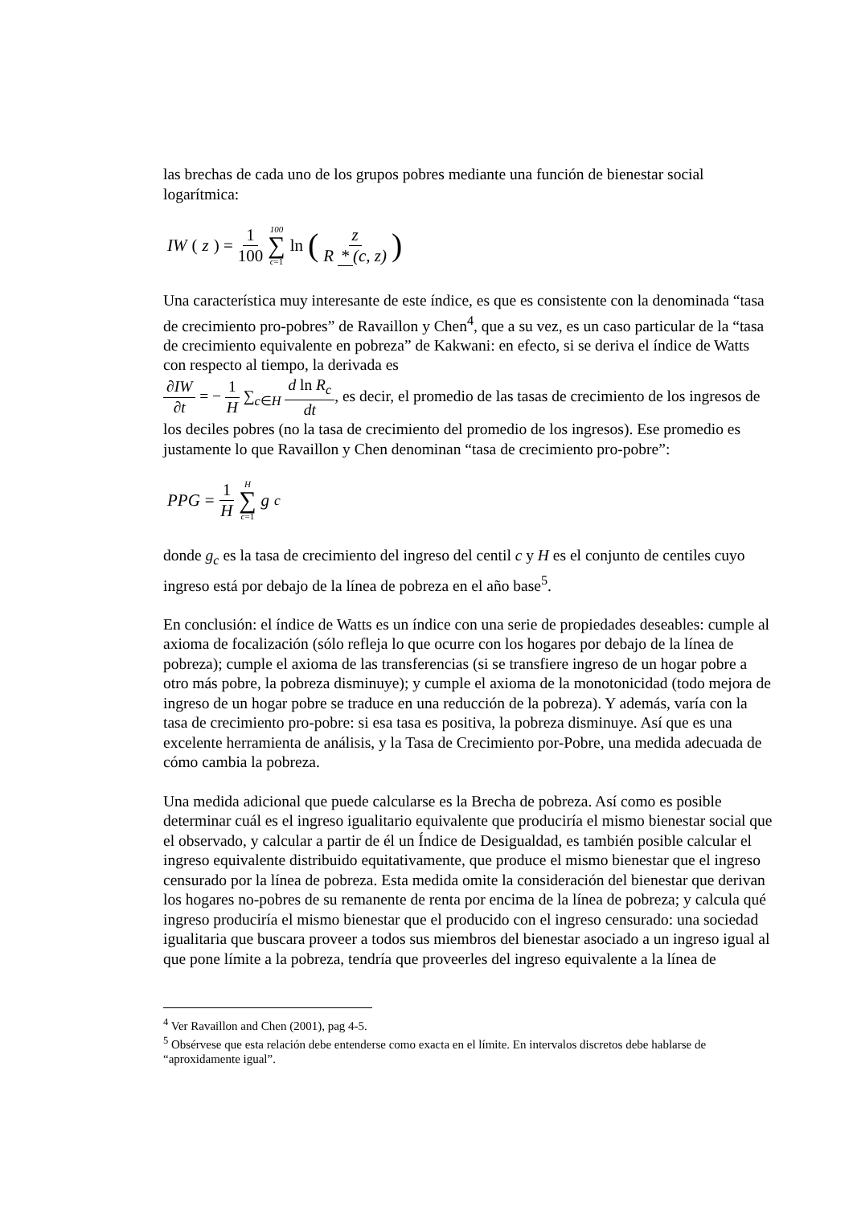las brechas de cada uno de los grupos pobres mediante una función de bienestar social logarítmica:
IW (z) = 1 100 100 ∑ c=1 ln (z R * (c, z))
Una característica muy interesante de este índice, es que es consistente con la denominada “tasa de crecimiento pro-pobres” de Ravaillon y Chen<sup>4</sup>, que a su vez, es un caso particular de la “tasa de crecimiento equivalente en pobreza” de Kakwani: en efecto, si se deriva el índice de Watts con respecto al tiempo, la derivada es
∂IW ∂t = − 1 H ∑<sub>c∈H</sub> d ln R<sub>c</sub> dt, es decir, el promedio de las tasas de crecimiento de los ingresos de los deciles pobres (no la tasa de crecimiento del promedio de los ingresos). Ese promedio es justamente lo que Ravaillon y Chen denominan “tasa de crecimiento pro-pobre”:
PPG = 1 H H ∑ c=1 g<sub>c</sub>
donde g<sub>c</sub> es la tasa de crecimiento del ingreso del centil c y H es el conjunto de centiles cuyo ingreso está por debajo de la línea de pobreza en el año base<sup>5</sup>.
En conclusión: el índice de Watts es un índice con una serie de propiedades deseables: cumple al axioma de focalización (sólo refleja lo que ocurre con los hogares por debajo de la línea de pobreza); cumple el axioma de las transferencias (si se transfiere ingreso de un hogar pobre a otro más pobre, la pobreza disminuye); y cumple el axioma de la monotonicidad (todo mejora de ingreso de un hogar pobre se traduce en una reducción de la pobreza). Y además, varía con la tasa de crecimiento pro-pobre: si esa tasa es positiva, la pobreza disminuye. Así que es una excelente herramienta de análisis, y la Tasa de Crecimiento por-Pobre, una medida adecuada de cómo cambia la pobreza.
Una medida adicional que puede calcularse es la Brecha de pobreza. Así como es posible determinar cuál es el ingreso igualitario equivalente que produciría el mismo bienestar social que el observado, y calcular a partir de él un Índice de Desigualdad, es también posible calcular el ingreso equivalente distribuido equitativamente, que produce el mismo bienestar que el ingreso censurado por la línea de pobreza. Esta medida omite la consideración del bienestar que derivan los hogares no-pobres de su remanente de renta por encima de la línea de pobreza; y calcula qué ingreso produciría el mismo bienestar que el producido con el ingreso censurado: una sociedad igualitaria que buscara proveer a todos sus miembros del bienestar asociado a un ingreso igual al que pone límite a la pobreza, tendría que proveerles del ingreso equivalente a la línea de
<sup>4</sup> Ver Ravaillon and Chen (2001), pag 4-5.
<sup>5</sup> Obsérvese que esta relación debe entenderse como exacta en el límite. En intervalos discretos debe hablarse de “aproxidamente igual”.